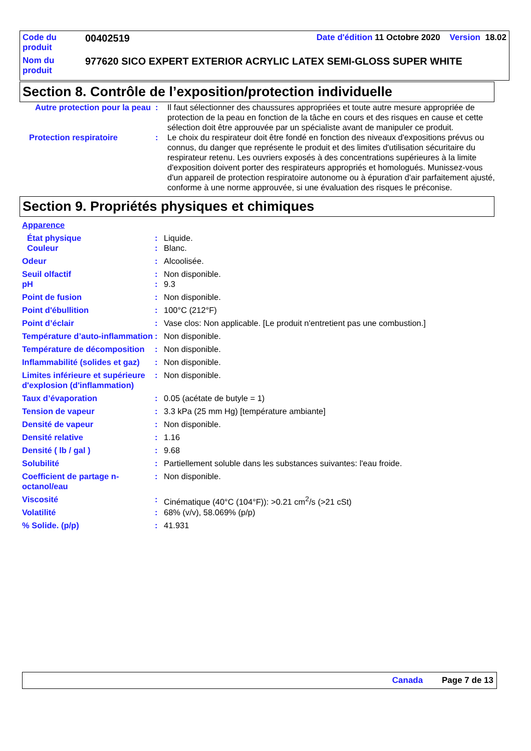| Code du produit | 00402519 | Date d'édition 11 Octobre 2020 Version 18.02 |
| Nom du produit | 977620 SICO EXPERT EXTERIOR ACRYLIC LATEX SEMI-GLOSS SUPER WHITE | |
Section 8. Contrôle de l’exposition/protection individuelle
| Autre protection pour la peau | : | Il faut sélectionner des chaussures appropriées et toute autre mesure appropriée de protection de la peau en fonction de la tâche en cours et des risques en cause et cette sélection doit être approuvée par un spécialiste avant de manipuler ce produit. |
| Protection respiratoire | : | Le choix du respirateur doit être fondé en fonction des niveaux d'expositions prévus ou connus, du danger que représente le produit et des limites d'utilisation sécuritaire du respirateur retenu. Les ouvriers exposés à des concentrations supérieures à la limite d'exposition doivent porter des respirateurs appropriés et homologués. Munissez-vous d'un appareil de protection respiratoire autonome ou à épuration d'air parfaitement ajusté, conforme à une norme approuvée, si une évaluation des risques le préconise. |
Section 9. Propriétés physiques et chimiques
| Apparence | | |
| État physique | : | Liquide. |
| Couleur | : | Blanc. |
| Odeur | : | Alcoolisée. |
| Seuil olfactif | : | Non disponible. |
| pH | : | 9.3 |
| Point de fusion | : | Non disponible. |
| Point d'ébullition | : | 100°C (212°F) |
| Point d’éclair | : | Vase clos: Non applicable. [Le produit n'entretient pas une combustion.] |
| Température d’auto-inflammation | : | Non disponible. |
| Température de décomposition | : | Non disponible. |
| Inflammabilité (solides et gaz) | : | Non disponible. |
| Limites inférieure et supérieure d'explosion (d'inflammation) | : | Non disponible. |
| Taux d’évaporation | : | 0.05 (acétate de butyle = 1) |
| Tension de vapeur | : | 3.3 kPa (25 mm Hg) [température ambiante] |
| Densité de vapeur | : | Non disponible. |
| Densité relative | : | 1.16 |
| Densité ( lb / gal ) | : | 9.68 |
| Solubilité | : | Partiellement soluble dans les substances suivantes: l'eau froide. |
| Coefficient de partage n-octanol/eau | : | Non disponible. |
| Viscosité | : | Cinématique (40°C (104°F)): >0.21 cm<sup>2</sup>/s (>21 cSt) |
| Volatilité | : | 68% (v/v), 58.069% (p/p) |
| % Solide. (p/p) | : | 41.931 |
Canada Page 7 de 13